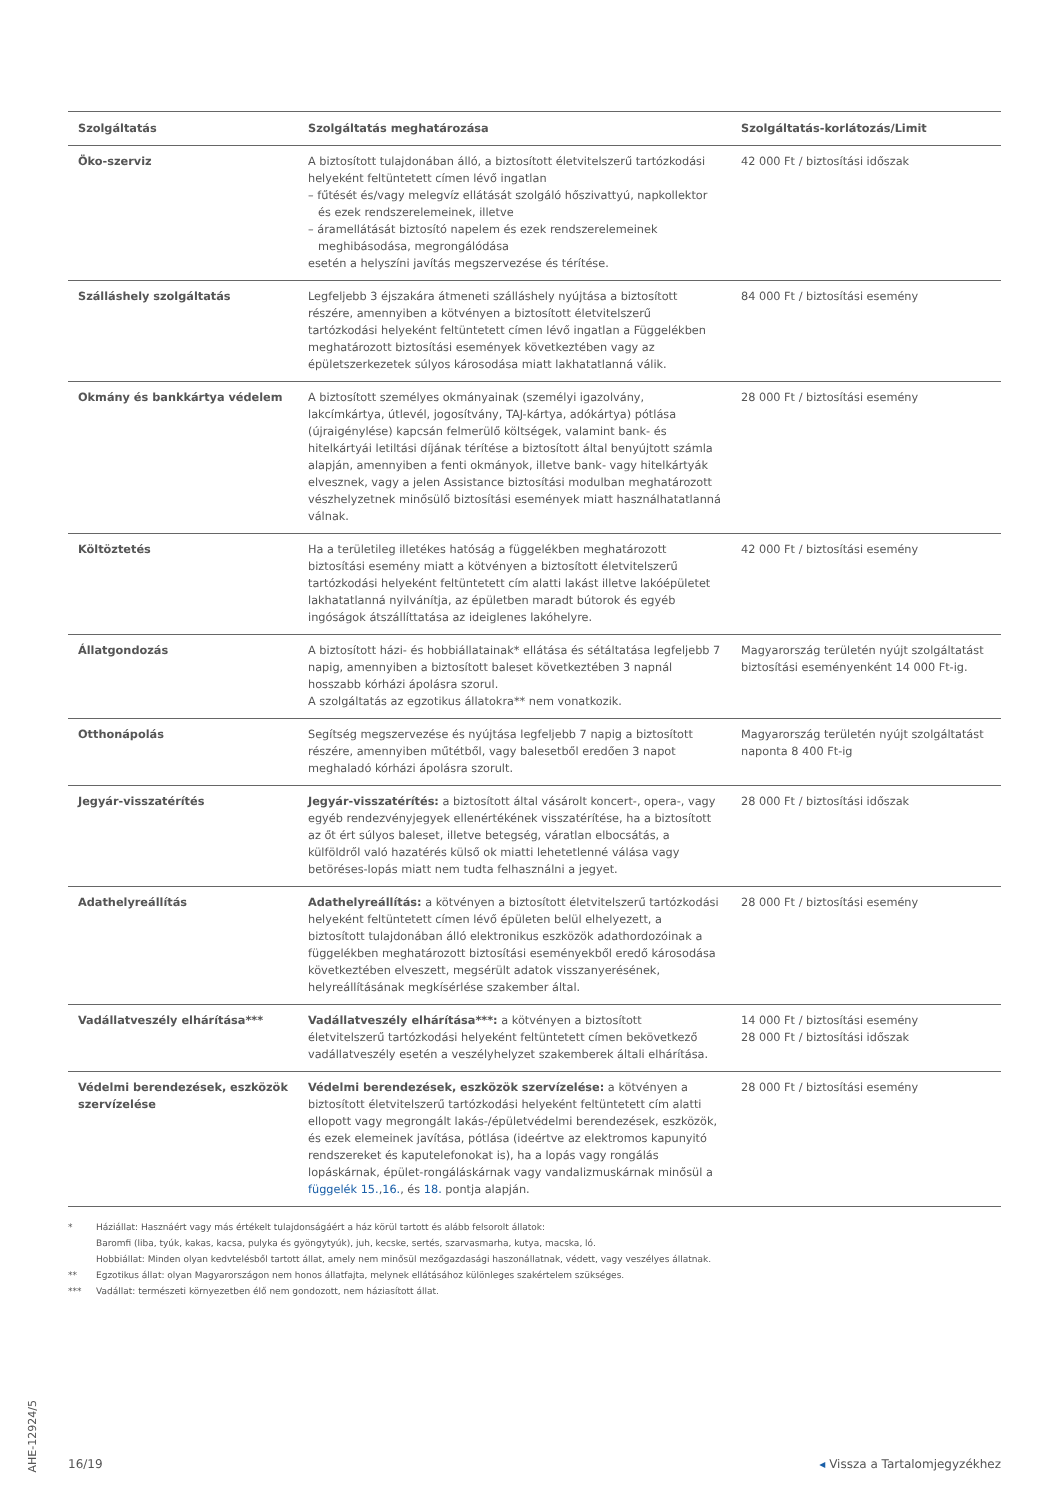| Szolgáltatás | Szolgáltatás meghatározása | Szolgáltatás-korlátozás/Limit |
| --- | --- | --- |
| Öko-szerviz | A biztosított tulajdonában álló, a biztosított életvitelszerű tartózkodási helyeként feltüntetett címen lévő ingatlan – fűtését és/vagy melegvíz ellátását szolgáló hőszivattyú, napkollektor és ezek rendszerelemeinek, illetve – áramellátását biztosító napelem és ezek rendszerelemeinek meghibásodása, megrongálódása esetén a helyszíni javítás megszervezése és térítése. | 42 000 Ft / biztosítási időszak |
| Szálláshely szolgáltatás | Legfeljebb 3 éjszakára átmeneti szálláshely nyújtása a biztosított részére, amennyiben a kötvényen a biztosított életvitelszerű tartózkodási helyeként feltüntetett címen lévő ingatlan a Függelékben meghatározott biztosítási események következtében vagy az épületszerkezetek súlyos károsodása miatt lakhatatlanná válik. | 84 000 Ft / biztosítási esemény |
| Okmány és bankkártya védelem | A biztosított személyes okmányainak (személyi igazolvány, lakcímkártya, útlevél, jogosítvány, TAJ-kártya, adókártya) pótlása (újraigénylése) kapcsán felmerülő költségek, valamint bank- és hitelkártyái letiltási díjának térítése a biztosított által benyújtott számla alapján, amennyiben a fenti okmányok, illetve bank- vagy hitelkártyák elvesznek, vagy a jelen Assistance biztosítási modulban meghatározott vészhelyzetnek minősülő biztosítási események miatt használhatatlanná válnak. | 28 000 Ft / biztosítási esemény |
| Költöztetés | Ha a területileg illetékes hatóság a függelékben meghatározott biztosítási esemény miatt a kötvényen a biztosított életvitelszerű tartózkodási helyeként feltüntetett cím alatti lakást illetve lakóépületet lakhatatlanná nyilvánítja, az épületben maradt bútorok és egyéb ingóságok átszállíttatása az ideiglenes lakóhelyre. | 42 000 Ft / biztosítási esemény |
| Állatgondozás | A biztosított házi- és hobbiállatainak* ellátása és sétáltatása legfeljebb 7 napig, amennyiben a biztosított baleset következtében 3 napnál hosszabb kórházi ápolásra szorul. A szolgáltatás az egzotikus állatokra** nem vonatkozik. | Magyarország területén nyújt szolgáltatást biztosítási eseményenként 14 000 Ft-ig. |
| Otthonápolás | Segítség megszervezése és nyújtása legfeljebb 7 napig a biztosított részére, amennyiben műtétből, vagy balesetből eredően 3 napot meghaladó kórházi ápolásra szorult. | Magyarország területén nyújt szolgáltatást naponta 8 400 Ft-ig |
| Jegyár-visszatérítés | Jegyár-visszatérítés: a biztosított által vásárolt koncert-, opera-, vagy egyéb rendezvényjegyek ellenértékének visszatérítése, ha a biztosított az őt ért súlyos baleset, illetve betegség, váratlan elbocsátás, a külföldről való hazatérés külső ok miatti lehetetlenné válása vagy betöréses-lopás miatt nem tudta felhasználni a jegyet. | 28 000 Ft / biztosítási időszak |
| Adathelyreállítás | Adathelyreállítás: a kötvényen a biztosított életvitelszerű tartózkodási helyeként feltüntetett címen lévő épületen belül elhelyezett, a biztosított tulajdonában álló elektronikus eszközök adathordozóinak a függelékben meghatározott biztosítási eseményekből eredő károsodása következtében elveszett, megsérült adatok visszanyerésének, helyreállításának megkísérlése szakember által. | 28 000 Ft / biztosítási esemény |
| Vadállatveszély elhárítása*** | Vadállatveszély elhárítása***: a kötvényen a biztosított életvitelszerű tartózkodási helyeként feltüntetett címen bekövetkező vadállatveszély esetén a veszélyhelyzet szakemberek általi elhárítása. | 14 000 Ft / biztosítási esemény 28 000 Ft / biztosítási időszak |
| Védelmi berendezések, eszközök szervízelése | Védelmi berendezések, eszközök szervízelése: a kötvényen a biztosított életvitelszerű tartózkodási helyeként feltüntetett cím alatti ellopott vagy megrongált lakás-/épületvédelmi berendezések, eszközök, és ezek elemeinek javítása, pótlása (ideértve az elektromos kapunyitó rendszereket és kaputelefonokat is), ha a lopás vagy rongálás lopáskárnak, épület-rongáláskárnak vagy vandalizmuskárnak minősül a függelék 15. , 16. , és 18. pontja alapján. | 28 000 Ft / biztosítási esemény |
* Háziállat: Hasznáért vagy más értékelt tulajdonságáért a ház körül tartott és alább felsorolt állatok:
Baromfi (liba, tyúk, kakas, kacsa, pulyka és gyöngytyúk), juh, kecske, sertés, szarvasmarha, kutya, macska, ló.
Hobbiállat: Minden olyan kedvtelésből tartott állat, amely nem minősül mezőgazdasági haszonállatnak, védett, vagy veszélyes állatnak.
** Egzotikus állat: olyan Magyarországon nem honos állatfajta, melynek ellátásához különleges szakértelem szükséges.
*** Vadállat: természeti környezetben élő nem gondozott, nem háziasított állat.
AHE-12924/5
16/19 ◂ Vissza a Tartalomjegyzékhez